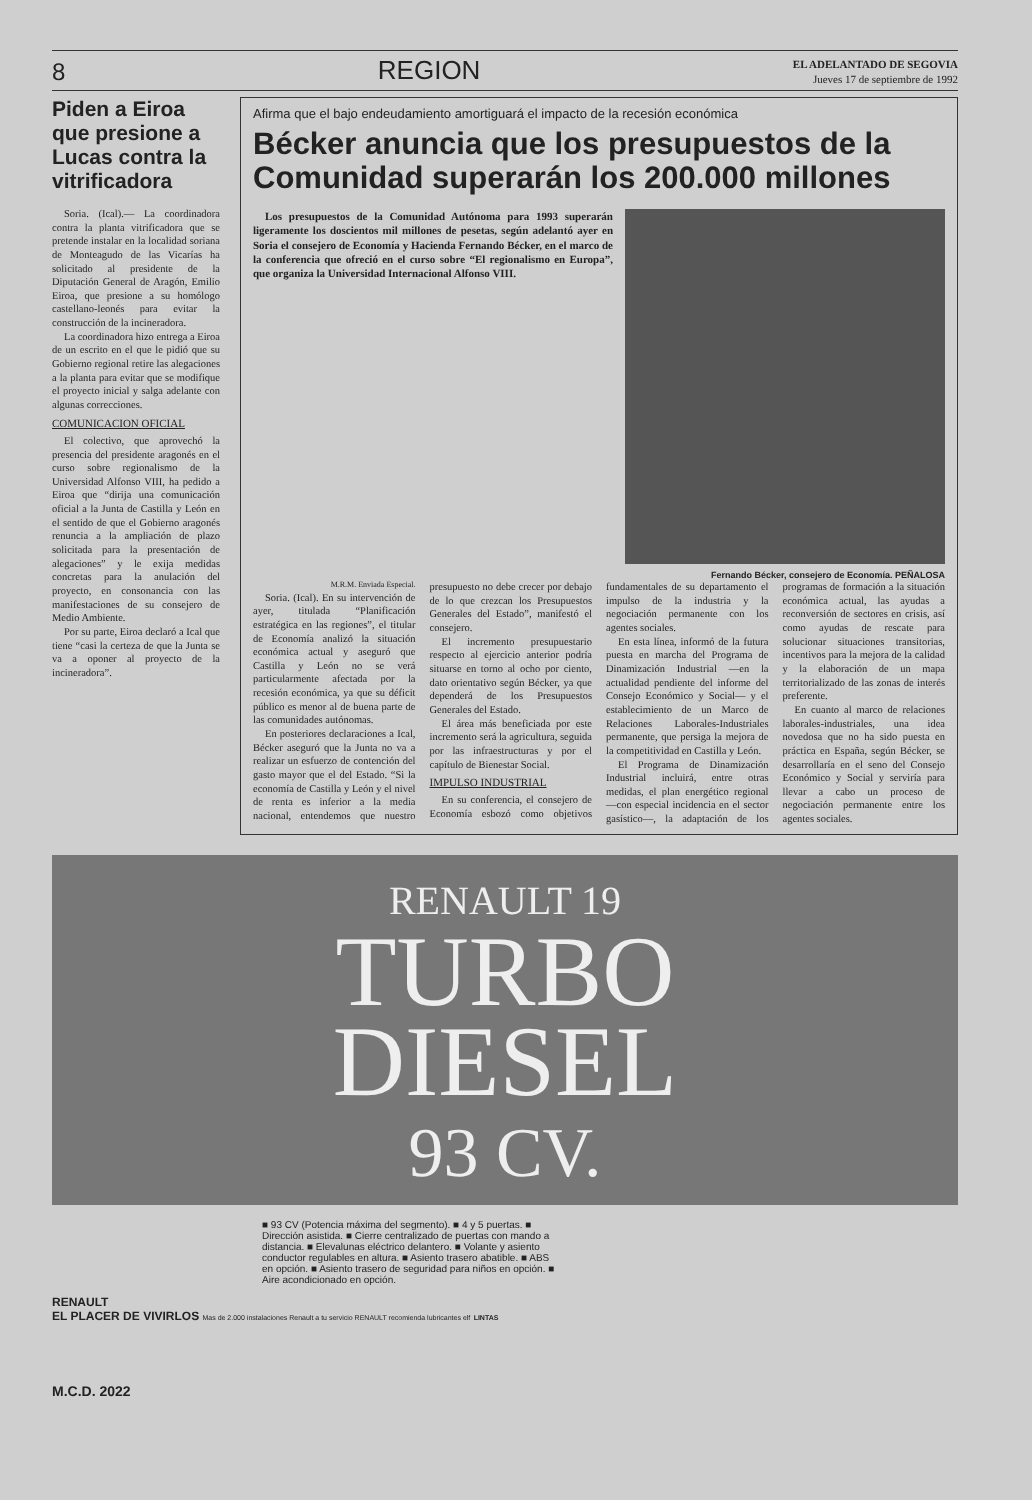8 REGION
EL ADELANTADO DE SEGOVIA
Jueves 17 de septiembre de 1992
Piden a Eiroa que presione a Lucas contra la vitrificadora
Soria. (Ical).— La coordinadora contra la planta vitrificadora que se pretende instalar en la localidad soriana de Monteagudo de las Vicarías ha solicitado al presidente de la Diputación General de Aragón, Emilio Eiroa, que presione a su homólogo castellano-leonés para evitar la construcción de la incineradora.
La coordinadora hizo entrega a Eiroa de un escrito en el que le pidió que su Gobierno regional retire las alegaciones a la planta para evitar que se modifique el proyecto inicial y salga adelante con algunas correcciones.
COMUNICACION OFICIAL
El colectivo, que aprovechó la presencia del presidente aragonés en el curso sobre regionalismo de la Universidad Alfonso VIII, ha pedido a Eiroa que “dirija una comunicación oficial a la Junta de Castilla y León en el sentido de que el Gobierno aragonés renuncia a la ampliación de plazo solicitada para la presentación de alegaciones” y le exija medidas concretas para la anulación del proyecto, en consonancia con las manifestaciones de su consejero de Medio Ambiente.
Por su parte, Eiroa declaró a Ical que tiene “casi la certeza de que la Junta se va a oponer al proyecto de la incineradora”.
Afirma que el bajo endeudamiento amortiguará el impacto de la recesión económica
Bécker anuncia que los presupuestos de la Comunidad superarán los 200.000 millones
Los presupuestos de la Comunidad Autónoma para 1993 superarán ligeramente los doscientos mil millones de pesetas, según adelantó ayer en Soria el consejero de Economía y Hacienda Fernando Bécker, en el marco de la conferencia que ofreció en el curso sobre “El regionalismo en Europa”, que organiza la Universidad Internacional Alfonso VIII.
Fernando Bécker, consejero de Economía. PEÑALOSA
M.R.M. Enviada Especial.
Soria. (Ical). En su intervención de ayer, titulada “Planificación estratégica en las regiones”, el titular de Economía analizó la situación económica actual y aseguró que Castilla y León no se verá particularmente afectada por la recesión económica, ya que su déficit público es menor al de buena parte de las comunidades autónomas.
En posteriores declaraciones a Ical, Bécker aseguró que la Junta no va a realizar un esfuerzo de contención del gasto mayor que el del Estado. “Si la economía de Castilla y León y el nivel de renta es inferior a la media nacional, entendemos que nuestro presupuesto no debe crecer por debajo de lo que crezcan los Presupuestos Generales del Estado”, manifestó el consejero.
El incremento presupuestario respecto al ejercicio anterior podría situarse en torno al ocho por ciento, dato orientativo según Bécker, ya que dependerá de los Presupuestos Generales del Estado.
El área más beneficiada por este incremento será la agricultura, seguida por las infraestructuras y por el capítulo de Bienestar Social.
IMPULSO INDUSTRIAL
En su conferencia, el consejero de Economía esbozó como objetivos fundamentales de su departamento el impulso de la industria y la negociación permanente con los agentes sociales.
En esta línea, informó de la futura puesta en marcha del Programa de Dinamización Industrial —en la actualidad pendiente del informe del Consejo Económico y Social— y el establecimiento de un Marco de Relaciones Laborales-Industriales permanente, que persiga la mejora de la competitividad en Castilla y León.
El Programa de Dinamización Industrial incluirá, entre otras medidas, el plan energético regional —con especial incidencia en el sector gasístico—, la adaptación de los programas de formación a la situación económica actual, las ayudas a reconversión de sectores en crisis, así como ayudas de rescate para solucionar situaciones transitorias, incentivos para la mejora de la calidad y la elaboración de un mapa territorializado de las zonas de interés preferente.
En cuanto al marco de relaciones laborales-industriales, una idea novedosa que no ha sido puesta en práctica en España, según Bécker, se desarrollaría en el seno del Consejo Económico y Social y serviría para llevar a cabo un proceso de negociación permanente entre los agentes sociales.
RENAULT 19
TURBO
DIESEL
93 CV.
■ 93 CV (Potencia máxima del segmento). ■ 4 y 5 puertas. ■ Dirección asistida. ■ Cierre centralizado de puertas con mando a distancia. ■ Elevalunas eléctrico delantero. ■ Volante y asiento conductor regulables en altura. ■ Asiento trasero abatible. ■ ABS en opción. ■ Asiento trasero de seguridad para niños en opción. ■ Aire acondicionado en opción.
RENAULT
EL PLACER DE VIVIRLOS Mas de 2.000 instalaciones Renault a tu servicio RENAULT recomienda lubricantes elf LINTAS
M.C.D. 2022